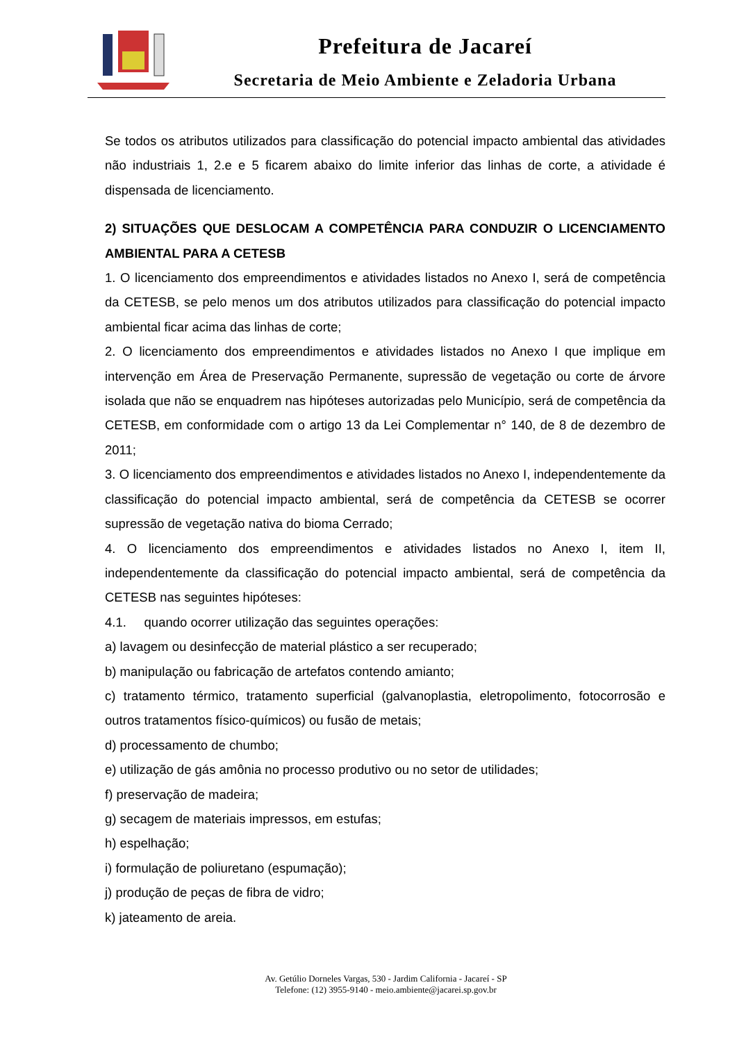Prefeitura de Jacareí
Secretaria de Meio Ambiente e Zeladoria Urbana
Se todos os atributos utilizados para classificação do potencial impacto ambiental das atividades não industriais 1, 2.e e 5 ficarem abaixo do limite inferior das linhas de corte, a atividade é dispensada de licenciamento.
2) SITUAÇÕES QUE DESLOCAM A COMPETÊNCIA PARA CONDUZIR O LICENCIAMENTO AMBIENTAL PARA A CETESB
1. O licenciamento dos empreendimentos e atividades listados no Anexo I, será de competência da CETESB, se pelo menos um dos atributos utilizados para classificação do potencial impacto ambiental ficar acima das linhas de corte;
2. O licenciamento dos empreendimentos e atividades listados no Anexo I que implique em intervenção em Área de Preservação Permanente, supressão de vegetação ou corte de árvore isolada que não se enquadrem nas hipóteses autorizadas pelo Município, será de competência da CETESB, em conformidade com o artigo 13 da Lei Complementar n° 140, de 8 de dezembro de 2011;
3. O licenciamento dos empreendimentos e atividades listados no Anexo I, independentemente da classificação do potencial impacto ambiental, será de competência da CETESB se ocorrer supressão de vegetação nativa do bioma Cerrado;
4. O licenciamento dos empreendimentos e atividades listados no Anexo I, item II, independentemente da classificação do potencial impacto ambiental, será de competência da CETESB nas seguintes hipóteses:
4.1. quando ocorrer utilização das seguintes operações:
a) lavagem ou desinfecção de material plástico a ser recuperado;
b) manipulação ou fabricação de artefatos contendo amianto;
c) tratamento térmico, tratamento superficial (galvanoplastia, eletropolimento, fotocorrosão e outros tratamentos físico-químicos) ou fusão de metais;
d) processamento de chumbo;
e) utilização de gás amônia no processo produtivo ou no setor de utilidades;
f) preservação de madeira;
g) secagem de materiais impressos, em estufas;
h) espelhação;
i) formulação de poliuretano (espumação);
j) produção de peças de fibra de vidro;
k) jateamento de areia.
Av. Getúlio Dorneles Vargas, 530 - Jardim California - Jacareí - SP
Telefone: (12) 3955-9140 - meio.ambiente@jacarei.sp.gov.br